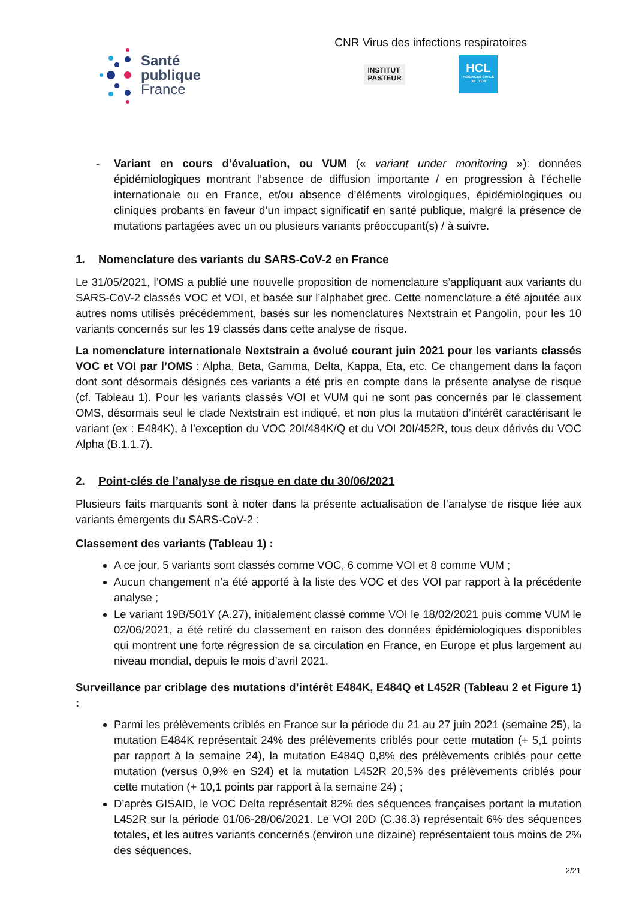Santé
publique
France
CNR Virus des infections respiratoires
INSTITUT
PASTEUR
HCL
HOSPICES CIVILS DE LYON
- Variant en cours d’évaluation, ou VUM (« variant under monitoring »): données épidémiologiques montrant l’absence de diffusion importante / en progression à l’échelle internationale ou en France, et/ou absence d’éléments virologiques, épidémiologiques ou cliniques probants en faveur d’un impact significatif en santé publique, malgré la présence de mutations partagées avec un ou plusieurs variants préoccupant(s) / à suivre.
1. Nomenclature des variants du SARS-CoV-2 en France
Le 31/05/2021, l’OMS a publié une nouvelle proposition de nomenclature s’appliquant aux variants du SARS-CoV-2 classés VOC et VOI, et basée sur l’alphabet grec. Cette nomenclature a été ajoutée aux autres noms utilisés précédemment, basés sur les nomenclatures Nextstrain et Pangolin, pour les 10 variants concernés sur les 19 classés dans cette analyse de risque.
La nomenclature internationale Nextstrain a évolué courant juin 2021 pour les variants classés VOC et VOI par l’OMS : Alpha, Beta, Gamma, Delta, Kappa, Eta, etc. Ce changement dans la façon dont sont désormais désignés ces variants a été pris en compte dans la présente analyse de risque (cf. Tableau 1). Pour les variants classés VOI et VUM qui ne sont pas concernés par le classement OMS, désormais seul le clade Nextstrain est indiqué, et non plus la mutation d’intérêt caractérisant le variant (ex : E484K), à l’exception du VOC 20I/484K/Q et du VOI 20I/452R, tous deux dérivés du VOC Alpha (B.1.1.7).
2. Point-clés de l’analyse de risque en date du 30/06/2021
Plusieurs faits marquants sont à noter dans la présente actualisation de l’analyse de risque liée aux variants émergents du SARS-CoV-2 :
Classement des variants (Tableau 1) :
A ce jour, 5 variants sont classés comme VOC, 6 comme VOI et 8 comme VUM ;
Aucun changement n’a été apporté à la liste des VOC et des VOI par rapport à la précédente analyse ;
Le variant 19B/501Y (A.27), initialement classé comme VOI le 18/02/2021 puis comme VUM le 02/06/2021, a été retiré du classement en raison des données épidémiologiques disponibles qui montrent une forte régression de sa circulation en France, en Europe et plus largement au niveau mondial, depuis le mois d’avril 2021.
Surveillance par criblage des mutations d’intérêt E484K, E484Q et L452R (Tableau 2 et Figure 1) :
Parmi les prélèvements criblés en France sur la période du 21 au 27 juin 2021 (semaine 25), la mutation E484K représentait 24% des prélèvements criblés pour cette mutation (+ 5,1 points par rapport à la semaine 24), la mutation E484Q 0,8% des prélèvements criblés pour cette mutation (versus 0,9% en S24) et la mutation L452R 20,5% des prélèvements criblés pour cette mutation (+ 10,1 points par rapport à la semaine 24) ;
D’après GISAID, le VOC Delta représentait 82% des séquences françaises portant la mutation L452R sur la période 01/06-28/06/2021. Le VOI 20D (C.36.3) représentait 6% des séquences totales, et les autres variants concernés (environ une dizaine) représentaient tous moins de 2% des séquences.
2/21